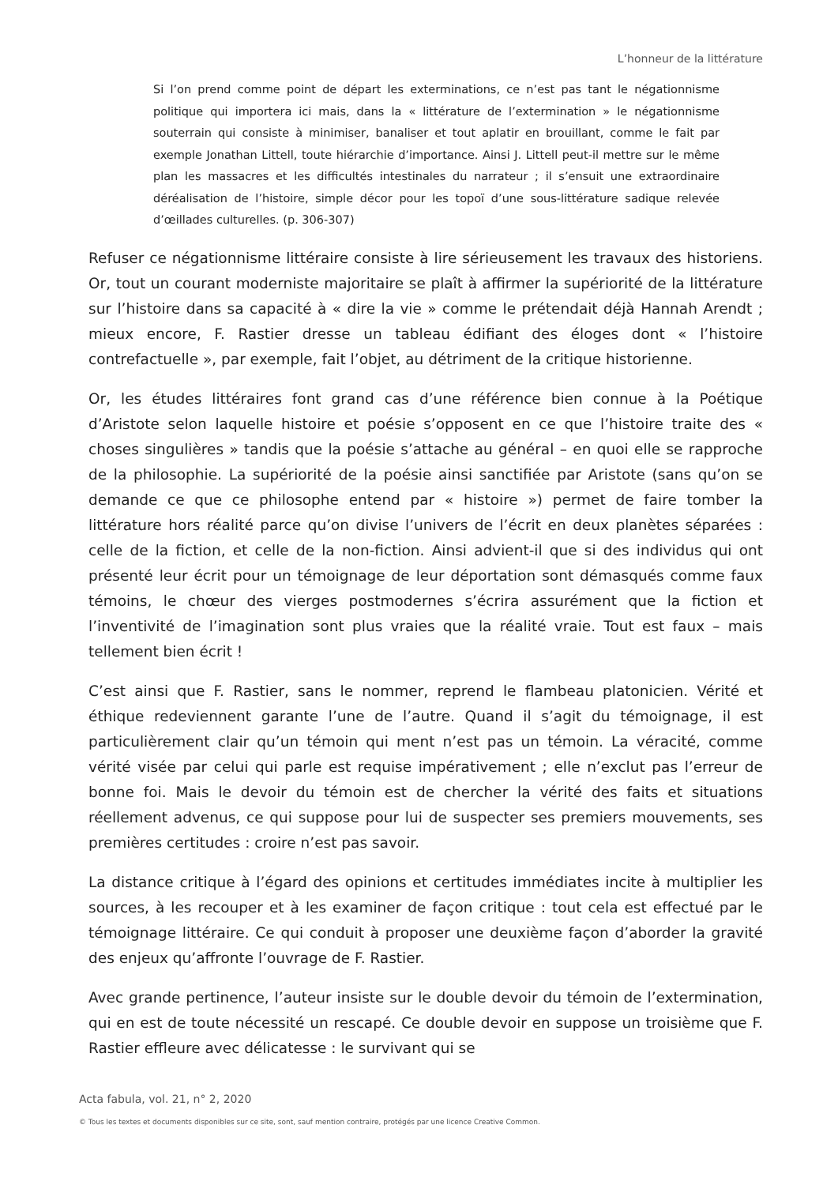L’honneur de la littérature
Si l’on prend comme point de départ les exterminations, ce n’est pas tant le négationnisme politique qui importera ici mais, dans la « littérature de l’extermination » le négationnisme souterrain qui consiste à minimiser, banaliser et tout aplatir en brouillant, comme le fait par exemple Jonathan Littell, toute hiérarchie d’importance. Ainsi J. Littell peut-il mettre sur le même plan les massacres et les difficultés intestinales du narrateur ; il s’ensuit une extraordinaire déréalisation de l’histoire, simple décor pour les topoï d’une sous-littérature sadique relevée d’œillades culturelles. (p. 306-307)
Refuser ce négationnisme littéraire consiste à lire sérieusement les travaux des historiens. Or, tout un courant moderniste majoritaire se plaît à affirmer la supériorité de la littérature sur l’histoire dans sa capacité à « dire la vie » comme le prétendait déjà Hannah Arendt ; mieux encore, F. Rastier dresse un tableau édifiant des éloges dont « l’histoire contrefactuelle », par exemple, fait l’objet, au détriment de la critique historienne.
Or, les études littéraires font grand cas d’une référence bien connue à la Poétique d’Aristote selon laquelle histoire et poésie s’opposent en ce que l’histoire traite des « choses singulières » tandis que la poésie s’attache au général – en quoi elle se rapproche de la philosophie. La supériorité de la poésie ainsi sanctifiée par Aristote (sans qu’on se demande ce que ce philosophe entend par « histoire ») permet de faire tomber la littérature hors réalité parce qu’on divise l’univers de l’écrit en deux planètes séparées : celle de la fiction, et celle de la non-fiction. Ainsi advient-il que si des individus qui ont présenté leur écrit pour un témoignage de leur déportation sont démasqués comme faux témoins, le chœur des vierges postmodernes s’écrira assurément que la fiction et l’inventivité de l’imagination sont plus vraies que la réalité vraie. Tout est faux – mais tellement bien écrit !
C’est ainsi que F. Rastier, sans le nommer, reprend le flambeau platonicien. Vérité et éthique redeviennent garante l’une de l’autre. Quand il s’agit du témoignage, il est particulièrement clair qu’un témoin qui ment n’est pas un témoin. La véracité, comme vérité visée par celui qui parle est requise impérativement ; elle n’exclut pas l’erreur de bonne foi. Mais le devoir du témoin est de chercher la vérité des faits et situations réellement advenus, ce qui suppose pour lui de suspecter ses premiers mouvements, ses premières certitudes : croire n’est pas savoir.
La distance critique à l’égard des opinions et certitudes immédiates incite à multiplier les sources, à les recouper et à les examiner de façon critique : tout cela est effectué par le témoignage littéraire. Ce qui conduit à proposer une deuxième façon d’aborder la gravité des enjeux qu’affronte l’ouvrage de F. Rastier.
Avec grande pertinence, l’auteur insiste sur le double devoir du témoin de l’extermination, qui en est de toute nécessité un rescapé. Ce double devoir en suppose un troisième que F. Rastier effleure avec délicatesse : le survivant qui se
Acta fabula, vol. 21, n° 2, 2020
© Tous les textes et documents disponibles sur ce site, sont, sauf mention contraire, protégés par une licence Creative Common.